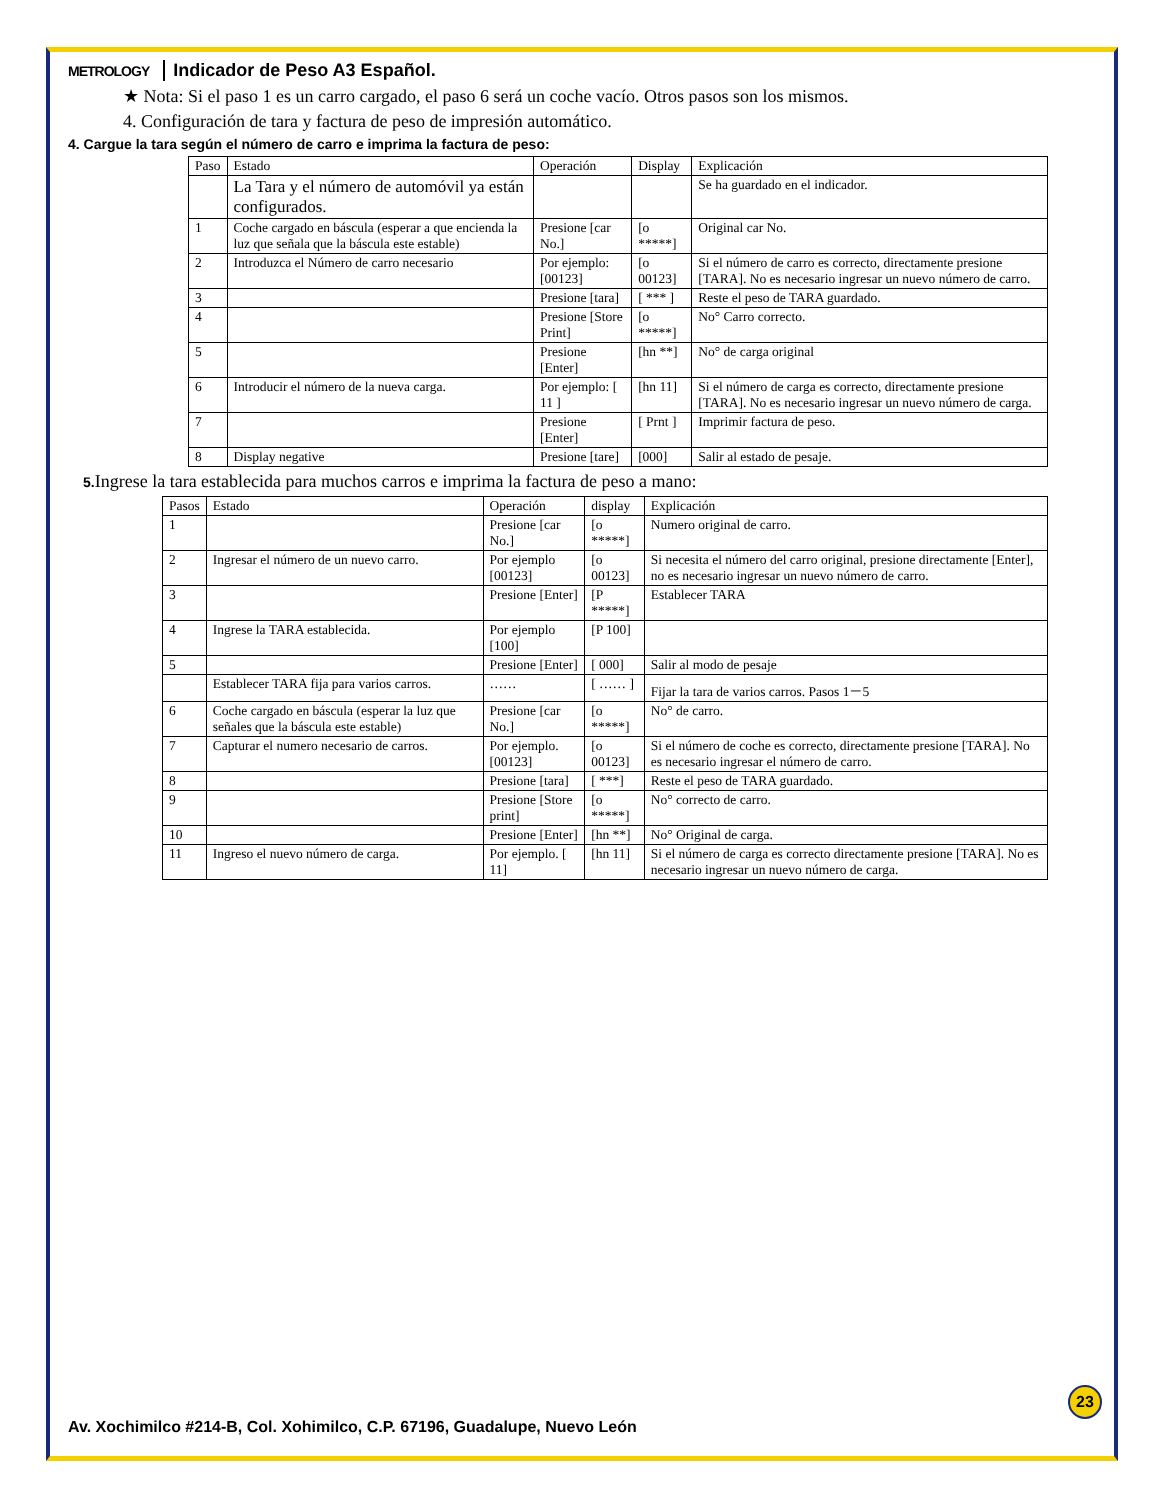METROLOGY Indicador de Peso A3 Español.
★ Nota: Si el paso 1 es un carro cargado, el paso 6 será un coche vacío. Otros pasos son los mismos.
4. Configuración de tara y factura de peso de impresión automático.
4. Cargue la tara según el número de carro e imprima la factura de peso:
| Paso | Estado | Operación | Display | Explicación |
| --- | --- | --- | --- | --- |
| | La Tara y el número de automóvil ya están configurados. | | | Se ha guardado en el indicador. |
| 1 | Coche cargado en báscula (esperar a que encienda la luz que señala que la báscula este estable) | Presione [car No.] | [o *****] | Original car No. |
| 2 | Introduzca el Número de carro necesario | Por ejemplo: [00123] | [o 00123] | Si el número de carro es correcto, directamente presione [TARA]. No es necesario ingresar un nuevo número de carro. |
| 3 | | Presione [tara] | [ *** ] | Reste el peso de TARA guardado. |
| 4 | | Presione [Store Print] | [o *****] | No° Carro correcto. |
| 5 | | Presione [Enter] | [hn **] | No° de carga original |
| 6 | Introducir el número de la nueva carga. | Por ejemplo: [ 11 ] | [hn 11] | Si el número de carga es correcto, directamente presione [TARA]. No es necesario ingresar un nuevo número de carga. |
| 7 | | Presione [Enter] | [ Prnt ] | Imprimir factura de peso. |
| 8 | Display negative | Presione [tare] | [000] | Salir al estado de pesaje. |
5. Ingrese la tara establecida para muchos carros e imprima la factura de peso a mano:
| Pasos | Estado | Operación | display | Explicación |
| --- | --- | --- | --- | --- |
| 1 | | Presione [car No.] | [o *****] | Numero original de carro. |
| 2 | Ingresar el número de un nuevo carro. | Por ejemplo [00123] | [o 00123] | Si necesita el número del carro original, presione directamente [Enter], no es necesario ingresar un nuevo número de carro. |
| 3 | | Presione [Enter] | [P *****] | Establecer TARA |
| 4 | Ingrese la TARA establecida. | Por ejemplo [100] | [P 100] | |
| 5 | | Presione [Enter] | [ 000] | Salir al modo de pesaje |
| | Establecer TARA fija para varios carros. | …… | [ …… ] | Fijar la tara de varios carros. Pasos 1－5 |
| 6 | Coche cargado en báscula (esperar la luz que señales que la báscula este estable) | Presione [car No.] | [o *****] | No° de carro. |
| 7 | Capturar el numero necesario de carros. | Por ejemplo. [00123] | [o 00123] | Si el número de coche es correcto, directamente presione [TARA]. No es necesario ingresar el número de carro. |
| 8 | | Presione [tara] | [ ***] | Reste el peso de TARA guardado. |
| 9 | | Presione [Store print] | [o *****] | No° correcto de carro. |
| 10 | | Presione [Enter] | [hn **] | No° Original de carga. |
| 11 | Ingreso el nuevo número de carga. | Por ejemplo. [ 11] | [hn 11] | Si el número de carga es correcto directamente presione [TARA]. No es necesario ingresar un nuevo número de carga. |
23
Av. Xochimilco #214-B, Col. Xohimilco, C.P. 67196, Guadalupe, Nuevo León